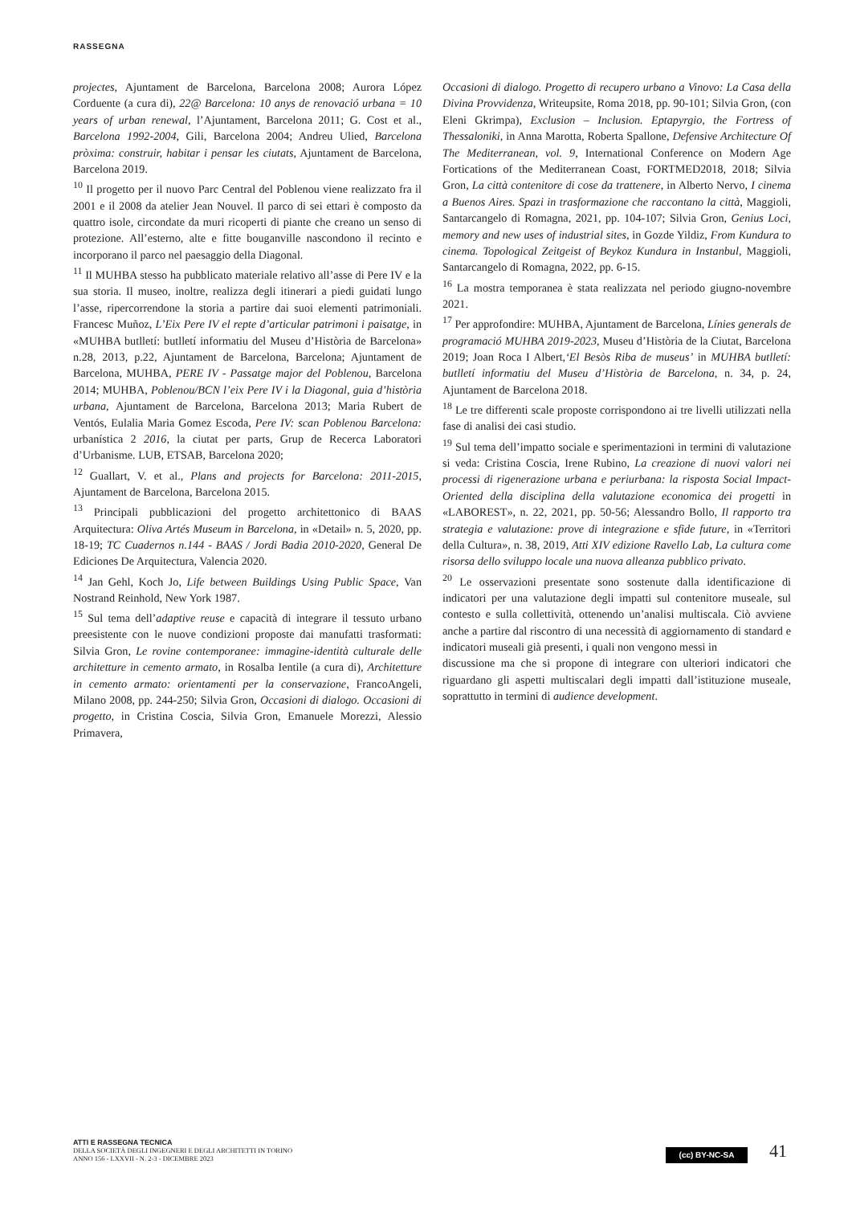RASSEGNA
projectes, Ajuntament de Barcelona, Barcelona 2008; Aurora López Corduente (a cura di), 22@ Barcelona: 10 anys de renovació urbana = 10 years of urban renewal, l’Ajuntament, Barcelona 2011; G. Cost et al., Barcelona 1992-2004, Gili, Barcelona 2004; Andreu Ulied, Barcelona pròxima: construir, habitar i pensar les ciutats, Ajuntament de Barcelona, Barcelona 2019.
<sup>10</sup> Il progetto per il nuovo Parc Central del Poblenou viene realizzato fra il 2001 e il 2008 da atelier Jean Nouvel. Il parco di sei ettari è composto da quattro isole, circondate da muri ricoperti di piante che creano un senso di protezione. All’esterno, alte e fitte bouganville nascondono il recinto e incorporano il parco nel paesaggio della Diagonal.
<sup>11</sup> Il MUHBA stesso ha pubblicato materiale relativo all’asse di Pere IV e la sua storia. Il museo, inoltre, realizza degli itinerari a piedi guidati lungo l’asse, ripercorrendone la storia a partire dai suoi elementi patrimoniali. Francesc Muñoz, L’Eix Pere IV el repte d’articular patrimoni i paisatge, in «MUHBA butlletí: butlletí informatiu del Museu d’Història de Barcelona» n.28, 2013, p.22, Ajuntament de Barcelona, Barcelona; Ajuntament de Barcelona, MUHBA, PERE IV - Passatge major del Poblenou, Barcelona 2014; MUHBA, Poblenou/BCN l’eix Pere IV i la Diagonal, guia d’història urbana, Ajuntament de Barcelona, Barcelona 2013; Maria Rubert de Ventós, Eulalia Maria Gomez Escoda, Pere IV: scan Poblenou Barcelona: urbanística 2 2016, la ciutat per parts, Grup de Recerca Laboratori d’Urbanisme. LUB, ETSAB, Barcelona 2020;
<sup>12</sup> Guallart, V. et al., Plans and projects for Barcelona: 2011-2015, Ajuntament de Barcelona, Barcelona 2015.
<sup>13</sup> Principali pubblicazioni del progetto architettonico di BAAS Arquitectura: Oliva Artés Museum in Barcelona, in «Detail» n. 5, 2020, pp. 18-19; TC Cuadernos n.144 - BAAS / Jordi Badia 2010-2020, General De Ediciones De Arquitectura, Valencia 2020.
<sup>14</sup> Jan Gehl, Koch Jo, Life between Buildings Using Public Space, Van Nostrand Reinhold, New York 1987.
<sup>15</sup> Sul tema dell’adaptive reuse e capacità di integrare il tessuto urbano preesistente con le nuove condizioni proposte dai manufatti trasformati: Silvia Gron, Le rovine contemporanee: immagine-identità culturale delle architetture in cemento armato, in Rosalba Ientile (a cura di), Architetture in cemento armato: orientamenti per la conservazione, FrancoAngeli, Milano 2008, pp. 244-250; Silvia Gron, Occasioni di dialogo. Occasioni di progetto, in Cristina Coscia, Silvia Gron, Emanuele Morezzi, Alessio Primavera,
Occasioni di dialogo. Progetto di recupero urbano a Vinovo: La Casa della Divina Provvidenza, Writeupsite, Roma 2018, pp. 90-101; Silvia Gron, (con Eleni Gkrimpa), Exclusion – Inclusion. Eptapyrgio, the Fortress of Thessaloniki, in Anna Marotta, Roberta Spallone, Defensive Architecture Of The Mediterranean, vol. 9, International Conference on Modern Age Fortications of the Mediterranean Coast, FORTMED2018, 2018; Silvia Gron, La città contenitore di cose da trattenere, in Alberto Nervo, I cinema a Buenos Aires. Spazi in trasformazione che raccontano la città, Maggioli, Santarcangelo di Romagna, 2021, pp. 104-107; Silvia Gron, Genius Loci, memory and new uses of industrial sites, in Gozde Yildiz, From Kundura to cinema. Topological Zeitgeist of Beykoz Kundura in Instanbul, Maggioli, Santarcangelo di Romagna, 2022, pp. 6-15.
<sup>16</sup> La mostra temporanea è stata realizzata nel periodo giugno-novembre 2021.
<sup>17</sup> Per approfondire: MUHBA, Ajuntament de Barcelona, Línies generals de programació MUHBA 2019-2023, Museu d’Història de la Ciutat, Barcelona 2019; Joan Roca I Albert,‘El Besòs Riba de museus’ in MUHBA butlletí: butlletí informatiu del Museu d’Història de Barcelona, n. 34, p. 24, Ajuntament de Barcelona 2018.
<sup>18</sup> Le tre differenti scale proposte corrispondono ai tre livelli utilizzati nella fase di analisi dei casi studio.
<sup>19</sup> Sul tema dell’impatto sociale e sperimentazioni in termini di valutazione si veda: Cristina Coscia, Irene Rubino, La creazione di nuovi valori nei processi di rigenerazione urbana e periurbana: la risposta Social Impact-Oriented della disciplina della valutazione economica dei progetti in «LABOREST», n. 22, 2021, pp. 50-56; Alessandro Bollo, Il rapporto tra strategia e valutazione: prove di integrazione e sfide future, in «Territori della Cultura», n. 38, 2019, Atti XIV edizione Ravello Lab, La cultura come risorsa dello sviluppo locale una nuova alleanza pubblico privato.
<sup>20</sup> Le osservazioni presentate sono sostenute dalla identificazione di indicatori per una valutazione degli impatti sul contenitore museale, sul contesto e sulla collettività, ottenendo un’analisi multiscala. Ciò avviene anche a partire dal riscontro di una necessità di aggiornamento di standard e indicatori museali già presenti, i quali non vengono messi in
discussione ma che si propone di integrare con ulteriori indicatori che riguardano gli aspetti multiscalari degli impatti dall’istituzione museale, soprattutto in termini di audience development.
ATTI E RASSEGNA TECNICA
DELLA SOCIETÀ DEGLI INGEGNERI E DEGLI ARCHITETTI IN TORINO
ANNO 156 - LXXVII - N. 2-3 - DICEMBRE 2023
(cc) BY-NC-SA 41